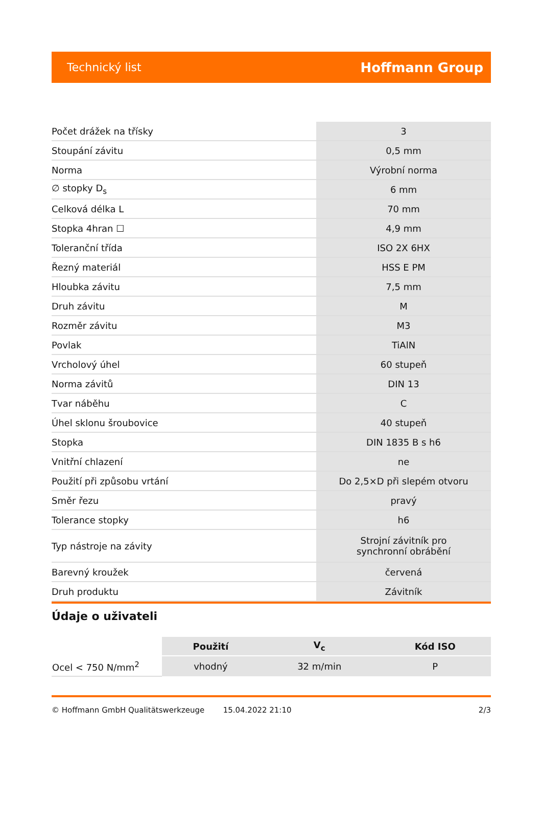Technický list Hoffmann Group
| Počet drážek na třísky | 3 |
| Stoupání závitu | 0,5 mm |
| Norma | Výrobní norma |
| ∅ stopky D<sub>s</sub> | 6 mm |
| Celková délka L | 70 mm |
| Stopka 4hran ☐ | 4,9 mm |
| Toleranční třída | ISO 2X 6HX |
| Řezný materiál | HSS E PM |
| Hloubka závitu | 7,5 mm |
| Druh závitu | M |
| Rozměr závitu | M3 |
| Povlak | TiAlN |
| Vrcholový úhel | 60 stupeň |
| Norma závitů | DIN 13 |
| Tvar náběhu | C |
| Úhel sklonu šroubovice | 40 stupeň |
| Stopka | DIN 1835 B s h6 |
| Vnitřní chlazení | ne |
| Použití při způsobu vrtání | Do 2,5×D při slepém otvoru |
| Směr řezu | pravý |
| Tolerance stopky | h6 |
| Typ nástroje na závity | Strojní závitník pro synchronní obrábění |
| Barevný kroužek | červená |
| Druh produktu | Závitník |
Údaje o uživateli
| | Použití | V<sub>c</sub> | Kód ISO |
| --- | --- | --- | --- |
| Ocel < 750 N/mm<sup>2</sup> | vhodný | 32 m/min | P |
© Hoffmann GmbH Qualitätswerkzeuge 15.04.2022 21:10 2/3